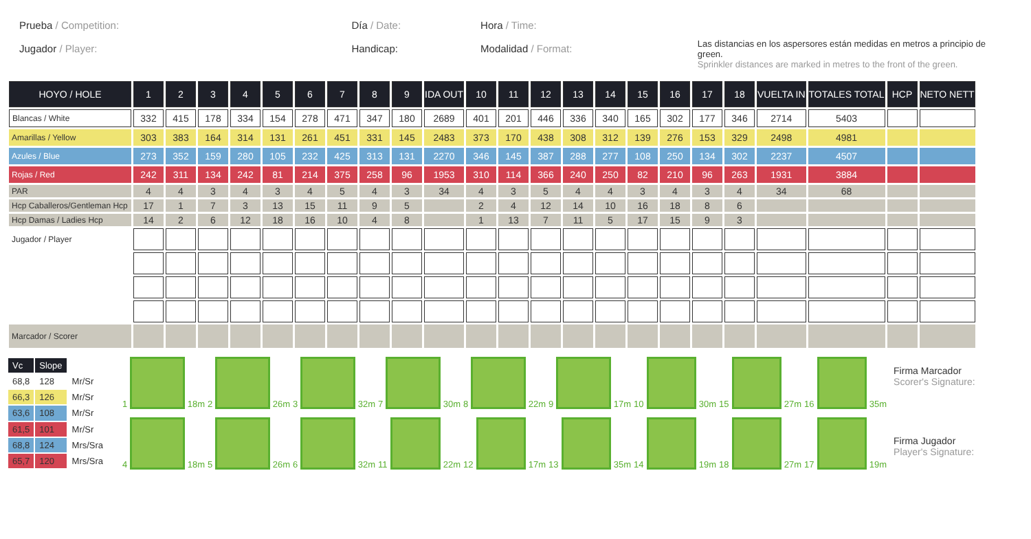Prueba / Competition:
Jugador / Player:
Día / Date:
Handicap:
Hora / Time:
Modalidad / Format:
Las distancias en los aspersores están medidas en metros a principio de green.
Sprinkler distances are marked in metres to the front of the green.
| HOYO / HOLE | 1 | 2 | 3 | 4 | 5 | 6 | 7 | 8 | 9 | IDA OUT | 10 | 11 | 12 | 13 | 14 | 15 | 16 | 17 | 18 | VUELTA IN | TOTALES TOTAL | HCP | NETO NETT |
| --- | --- | --- | --- | --- | --- | --- | --- | --- | --- | --- | --- | --- | --- | --- | --- | --- | --- | --- | --- | --- | --- | --- | --- |
| Blancas / White | 332 | 415 | 178 | 334 | 154 | 278 | 471 | 347 | 180 | 2689 | 401 | 201 | 446 | 336 | 340 | 165 | 302 | 177 | 346 | 2714 | 5403 | | |
| Amarillas / Yellow | 303 | 383 | 164 | 314 | 131 | 261 | 451 | 331 | 145 | 2483 | 373 | 170 | 438 | 308 | 312 | 139 | 276 | 153 | 329 | 2498 | 4981 | | |
| Azules / Blue | 273 | 352 | 159 | 280 | 105 | 232 | 425 | 313 | 131 | 2270 | 346 | 145 | 387 | 288 | 277 | 108 | 250 | 134 | 302 | 2237 | 4507 | | |
| Rojas / Red | 242 | 311 | 134 | 242 | 81 | 214 | 375 | 258 | 96 | 1953 | 310 | 114 | 366 | 240 | 250 | 82 | 210 | 96 | 263 | 1931 | 3884 | | |
| PAR | 4 | 4 | 3 | 4 | 3 | 4 | 5 | 4 | 3 | 34 | 4 | 3 | 5 | 4 | 4 | 3 | 4 | 3 | 4 | 34 | 68 | | |
| Hcp Caballeros/Gentleman Hcp | 17 | 1 | 7 | 3 | 13 | 15 | 11 | 9 | 5 | | 2 | 4 | 12 | 14 | 10 | 16 | 18 | 8 | 6 | | | | |
| Hcp Damas / Ladies Hcp | 14 | 2 | 6 | 12 | 18 | 16 | 10 | 4 | 8 | | 1 | 13 | 7 | 11 | 5 | 17 | 15 | 9 | 3 | | | | |
| Jugador / Player | | | | | | | | | | | | | | | | | | | | | | | |
| Marcador / Scorer | | | | | | | | | | | | | | | | | | | | | | | |
| Vc | Slope | |
| 68,8 | 128 | Mr/Sr |
| 66,3 | 126 | Mr/Sr |
| 63,6 | 108 | Mr/Sr |
| 61,5 | 101 | Mr/Sr |
| 68,8 | 124 | Mrs/Sra |
| 65,7 | 120 | Mrs/Sra |
1 18m
2 26m
3 32m
7 30m
8 22m
9 17m
10 30m
15 27m
16 35m
4 18m
5 26m
6 32m
11 22m
12 17m
13 35m
14 19m
18 27m
17 19m
Firma Marcador
Scorer's Signature:
Firma Jugador
Player's Signature: